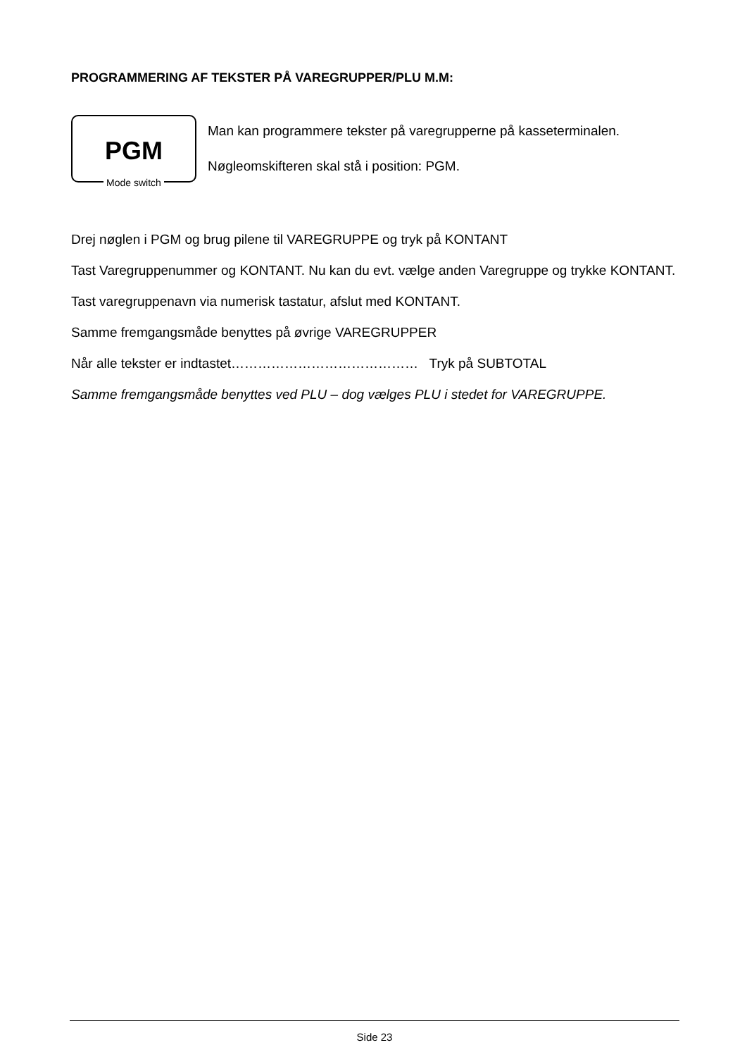PROGRAMMERING AF TEKSTER PÅ VAREGRUPPER/PLU M.M:
PGM
Mode switch
Man kan programmere tekster på varegrupperne på kasseterminalen.
Nøgleomskifteren skal stå i position: PGM.
Drej nøglen i PGM og brug pilene til VAREGRUPPE og tryk på KONTANT
Tast Varegruppenummer og KONTANT. Nu kan du evt. vælge anden Varegruppe og trykke KONTANT.
Tast varegruppenavn via numerisk tastatur, afslut med KONTANT.
Samme fremgangsmåde benyttes på øvrige VAREGRUPPER
Når alle tekster er indtastet…………………………………… Tryk på SUBTOTAL
Samme fremgangsmåde benyttes ved PLU – dog vælges PLU i stedet for VAREGRUPPE.
Side 23